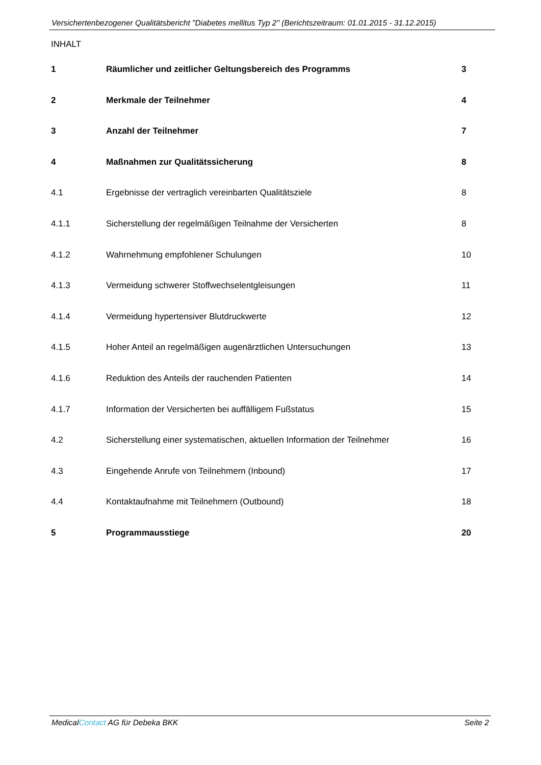Versichertenbezogener Qualitätsbericht "Diabetes mellitus Typ 2" (Berichtszeitraum: 01.01.2015 - 31.12.2015)
INHALT
| 1 | Räumlicher und zeitlicher Geltungsbereich des Programms | 3 |
| 2 | Merkmale der Teilnehmer | 4 |
| 3 | Anzahl der Teilnehmer | 7 |
| 4 | Maßnahmen zur Qualitätssicherung | 8 |
| 4.1 | Ergebnisse der vertraglich vereinbarten Qualitätsziele | 8 |
| 4.1.1 | Sicherstellung der regelmäßigen Teilnahme der Versicherten | 8 |
| 4.1.2 | Wahrnehmung empfohlener Schulungen | 10 |
| 4.1.3 | Vermeidung schwerer Stoffwechselentgleisungen | 11 |
| 4.1.4 | Vermeidung hypertensiver Blutdruckwerte | 12 |
| 4.1.5 | Hoher Anteil an regelmäßigen augenärztlichen Untersuchungen | 13 |
| 4.1.6 | Reduktion des Anteils der rauchenden Patienten | 14 |
| 4.1.7 | Information der Versicherten bei auffälligem Fußstatus | 15 |
| 4.2 | Sicherstellung einer systematischen, aktuellen Information der Teilnehmer | 16 |
| 4.3 | Eingehende Anrufe von Teilnehmern (Inbound) | 17 |
| 4.4 | Kontaktaufnahme mit Teilnehmern (Outbound) | 18 |
| 5 | Programmausstiege | 20 |
MedicalContact AG für Debeka BKK Seite 2